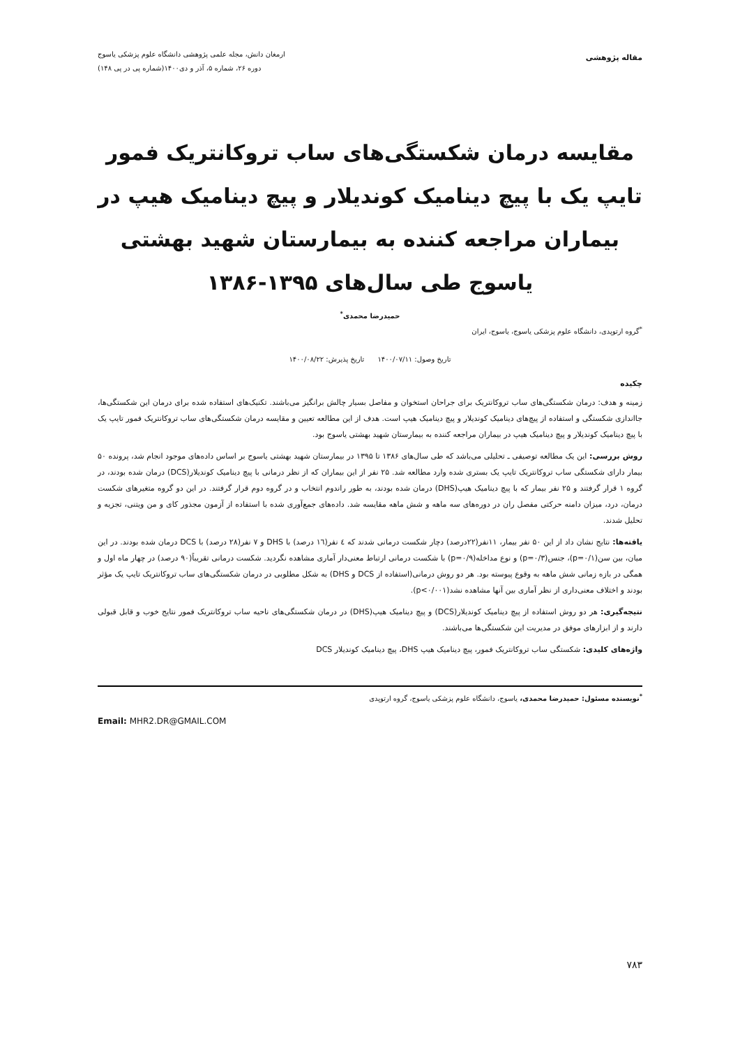مقاله پژوهشی
ارمغان دانش، مجله علمی پژوهشی دانشگاه علوم پزشکی یاسوج
دوره ۲۶، شماره ۵، آذر و دی۱۴۰۰(شماره پی در پی ۱۴۸)
مقایسه درمان شکستگی‌های ساب تروکانتریک فمور تایپ یک با پیچ دینامیک کوندیلار و پیچ دینامیک هیپ در بیماران مراجعه کننده به بیمارستان شهید بهشتی یاسوج طی سال‌های ۱۳۹۵-۱۳۸۶
حمیدرضا محمدی<sup>*</sup>
<sup>*</sup> گروه ارتوپدی، دانشگاه علوم پزشکی یاسوج، یاسوج، ایران
تاریخ وصول: ۱۴۰۰/۰۷/۱۱ تاریخ پذیرش: ۱۴۰۰/۰۸/۲۲
چکیده
زمینه و هدف: درمان شکستگی‌های ساب تروکانتریک برای جراحان استخوان و مفاصل بسیار چالش برانگیز می‌باشند. تکنیک‌های استفاده شده برای درمان این شکستگی‌ها، جااندازی شکستگی و استفاده از پیچ‌های دینامیک کوندیلار و پیچ دینامیک هیپ است. هدف از این مطالعه تعیین و مقایسه درمان شکستگی‌های ساب تروکانتریک فمور تایپ یک با پیچ دینامیک کوندیلار و پیچ دینامیک هیپ در بیماران مراجعه کننده به بیمارستان شهید بهشتی یاسوج بود.
روش بررسی: این یک مطالعه توصیفی ـ تحلیلی می‌باشد که طی سال‌های ۱۳۸۶ تا ۱۳۹۵ در بیمارستان شهید بهشتی یاسوج بر اساس داده‌های موجود انجام شد، پرونده ۵۰ بیمار دارای شکستگی ساب تروکانتریک تایپ یک بستری شده وارد مطالعه شد. ۲۵ نفر از این بیماران که از نظر درمانی با پیچ دینامیک کوندیلار(DCS) درمان شده بودند، در گروه ۱ قرار گرفتند و ۲۵ نفر بیمار که با پیچ دینامیک هیپ(DHS) درمان شده بودند، به طور راندوم انتخاب و در گروه دوم قرار گرفتند. در این دو گروه متغیرهای شکست درمان، درد، میزان دامنه حرکتی مفصل ران در دوره‌های سه ماهه و شش ماهه مقایسه شد. داده‌های جمع‌آوری شده با استفاده از آزمون مجذور کای و من ویتنی، تجزیه و تحلیل شدند.
یافته‌ها: نتایج نشان داد از این ۵۰ نفر بیمار، ۱۱نفر(۲۲درصد) دچار شکست درمانی شدند که ٤ نفر(۱٦ درصد) با DHS و ۷ نفر(۲۸ درصد) با DCS درمان شده بودند. در این میان، بین سن(p=۰/۱)، جنس(p=۰/۳) و نوع مداخله(p=۰/۹) با شکست درمانی ارتباط معنی‌دار آماری مشاهده نگردید. شکست درمانی تقریباً(۹۰ درصد) در چهار ماه اول و همگی در بازه زمانی شش ماهه به وقوع پیوسته بود. هر دو روش درمانی(استفاده از DCS و DHS) به شکل مطلوبی در درمان شکستگی‌های ساب تروکانتریک تایپ یک مؤثر بودند و اختلاف معنی‌داری از نظر آماری بین آنها مشاهده نشد(p<۰/۰۰۱).
نتیجه‌گیری: هر دو روش استفاده از پیچ دینامیک کوندیلار(DCS) و پیچ دینامیک هیپ(DHS) در درمان شکستگی‌های ناحیه ساب تروکانتریک فمور نتایج خوب و قابل قبولی دارند و از ابزارهای موفق در مدیریت این شکستگی‌ها می‌باشند.
واژه‌های کلیدی: شکستگی ساب تروکانتریک فمور، پیچ دینامیک هیپ DHS، پیچ دینامیک کوندیلار DCS
<sup>*</sup> نویسنده مسئول: حمیدرضا محمدی، یاسوج، دانشگاه علوم پزشکی یاسوج، گروه ارتوپدی
Email: MHR2.DR@GMAIL.COM
۷۸۳